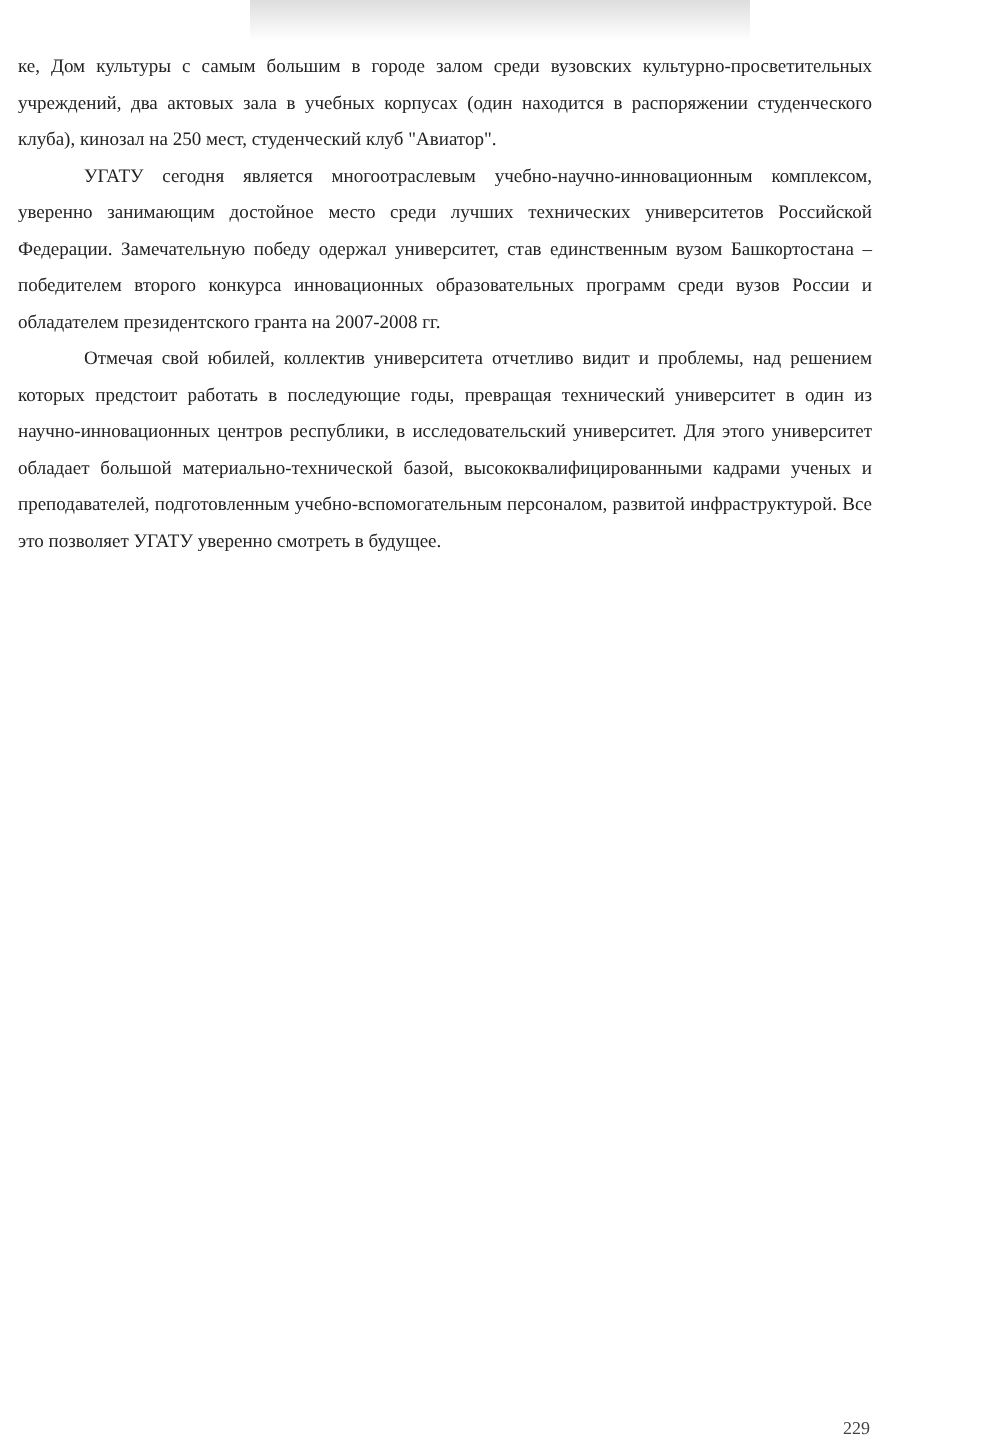ке, Дом культуры с самым большим в городе залом среди вузовских культурно-просветительных учреждений, два актовых зала в учебных корпусах (один находится в распоряжении студенческого клуба), кинозал на 250 мест, студенческий клуб "Авиатор".
УГАТУ сегодня является многоотраслевым учебно-научно-инновационным комплексом, уверенно занимающим достойное место среди лучших технических университетов Российской Федерации. Замечательную победу одержал университет, став единственным вузом Башкортостана – победителем второго конкурса инновационных образовательных программ среди вузов России и обладателем президентского гранта на 2007-2008 гг.
Отмечая свой юбилей, коллектив университета отчетливо видит и проблемы, над решением которых предстоит работать в последующие годы, превращая технический университет в один из научно-инновационных центров республики, в исследовательский университет. Для этого университет обладает большой материально-технической базой, высококвалифицированными кадрами ученых и преподавателей, подготовленным учебно-вспомогательным персоналом, развитой инфраструктурой. Все это позволяет УГАТУ уверенно смотреть в будущее.
229